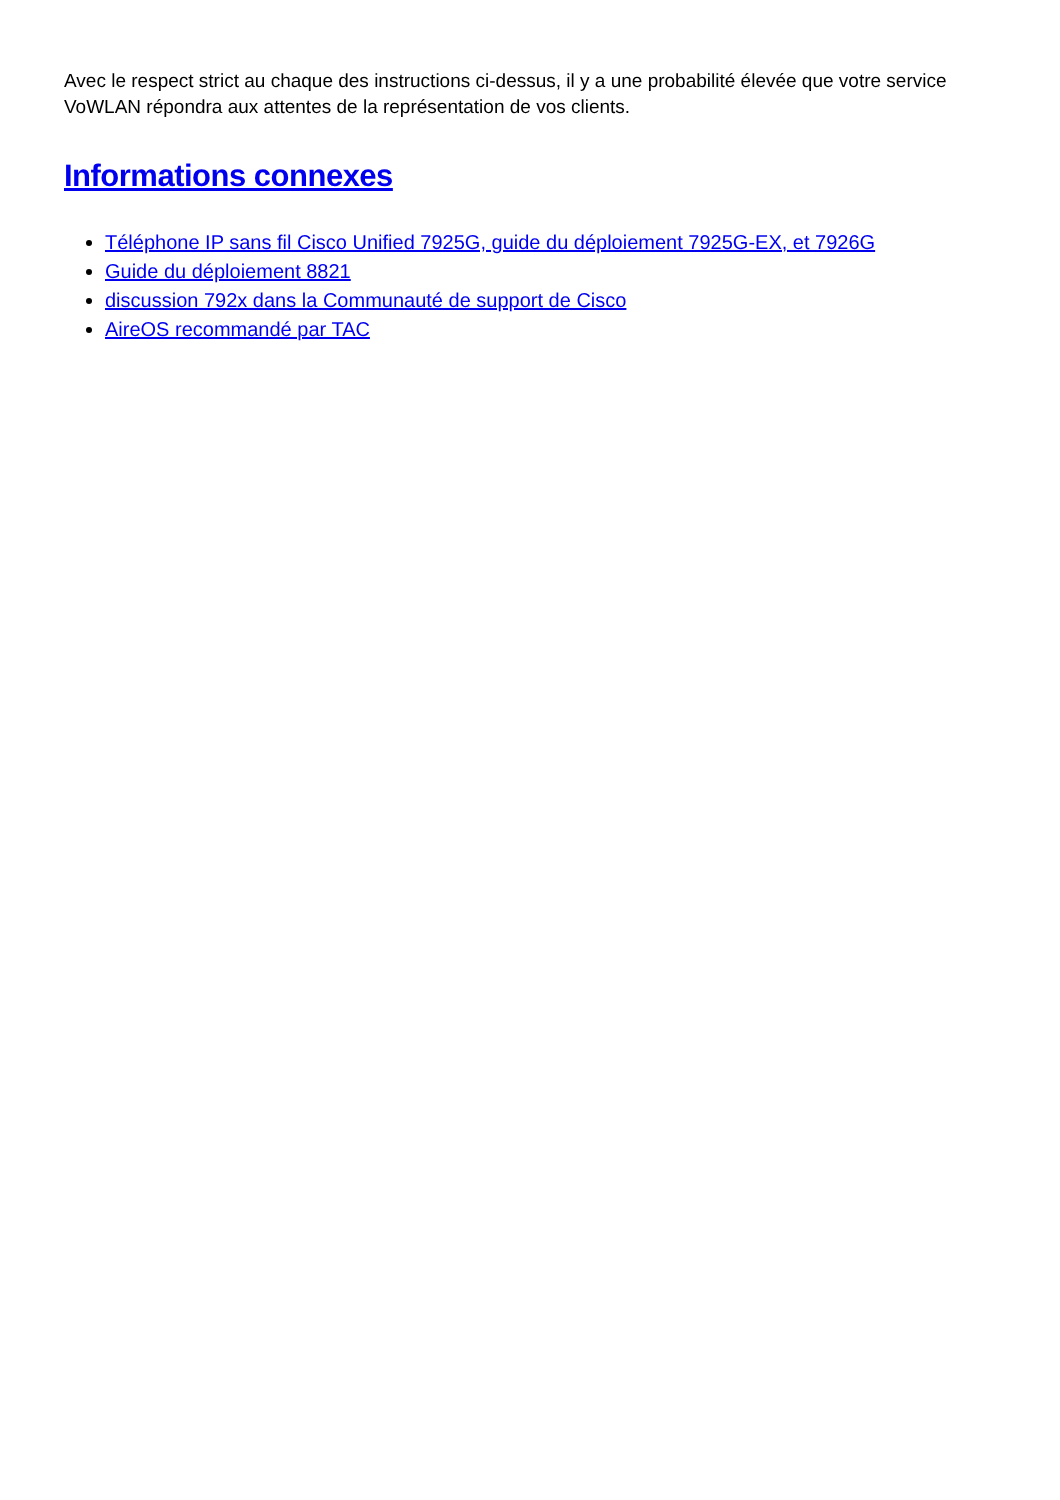Avec le respect strict au chaque des instructions ci-dessus, il y a une probabilité élevée que votre service VoWLAN répondra aux attentes de la représentation de vos clients.
Informations connexes
Téléphone IP sans fil Cisco Unified 7925G, guide du déploiement 7925G-EX, et 7926G
Guide du déploiement 8821
discussion 792x dans la Communauté de support de Cisco
AireOS recommandé par TAC